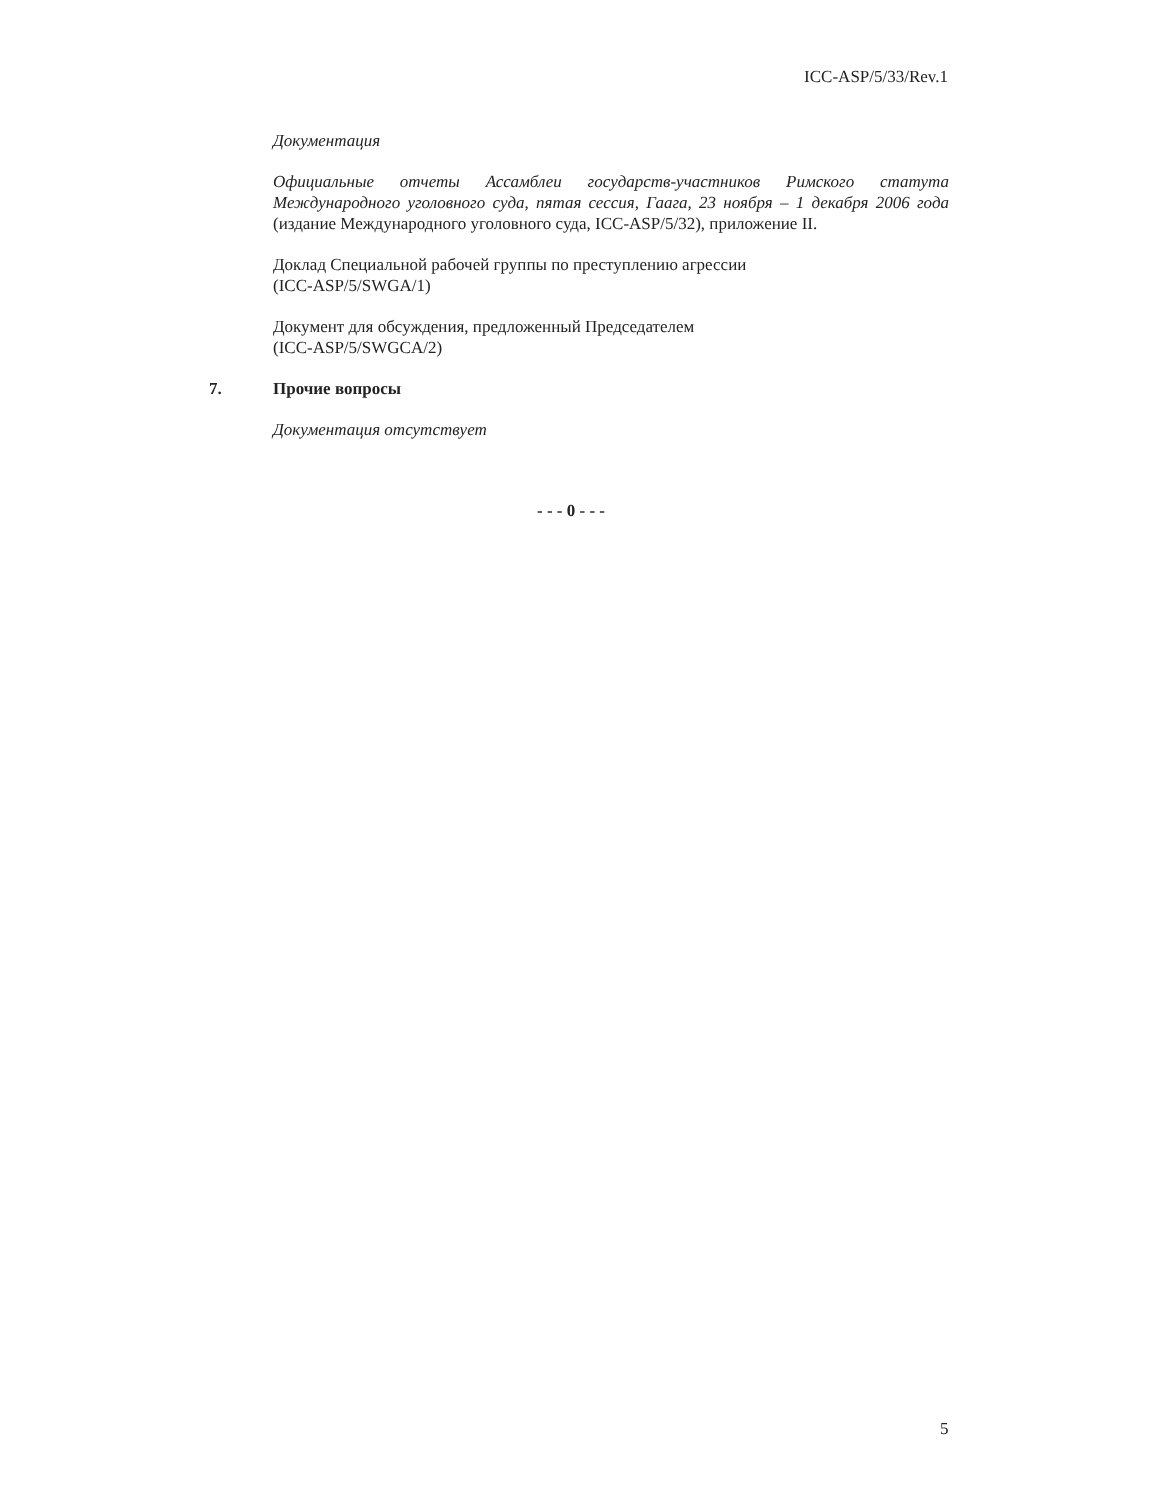ICC-ASP/5/33/Rev.1
Документация
Официальные отчеты Ассамблеи государств-участников Римского статута Международного уголовного суда, пятая сессия, Гаага, 23 ноября – 1 декабря 2006 года (издание Международного уголовного суда, ICC-ASP/5/32), приложение II.
Доклад Специальной рабочей группы по преступлению агрессии
(ICC-ASP/5/SWGA/1)
Документ для обсуждения, предложенный Председателем
(ICC-ASP/5/SWGCA/2)
7. Прочие вопросы
Документация отсутствует
- - - 0 - - -
5